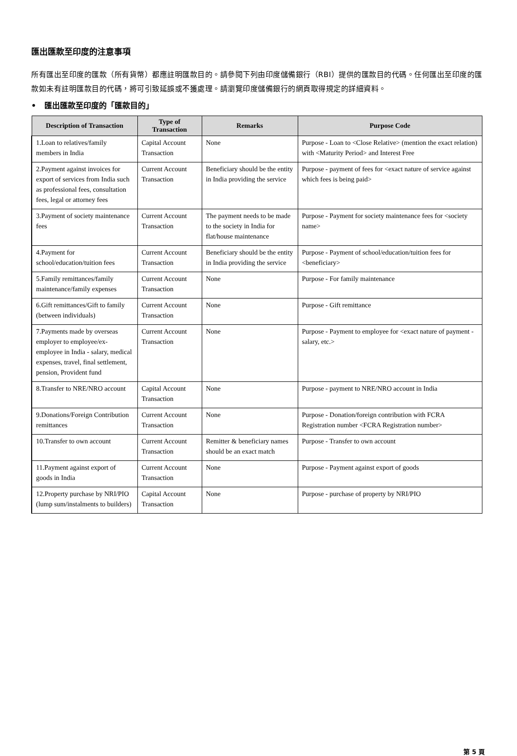匯出匯款至印度的注意事項
所有匯出至印度的匯款（所有貨幣）都應註明匯款目的。請參閱下列由印度儲備銀行（RBI）提供的匯款目的代碼。任何匯出至印度的匯款如未有註明匯款目的代碼，將可引致延誤或不獲處理。請瀏覽印度儲備銀行的網頁取得規定的詳細資料。
• 匯出匯款至印度的「匯款目的」
| Description of Transaction | Type of Transaction | Remarks | Purpose Code |
| --- | --- | --- | --- |
| 1.Loan to relatives/family members in India | Capital Account Transaction | None | Purpose - Loan to <Close Relative> (mention the exact relation) with <Maturity Period> and Interest Free |
| 2.Payment against invoices for export of services from India such as professional fees, consultation fees, legal or attorney fees | Current Account Transaction | Beneficiary should be the entity in India providing the service | Purpose - payment of fees for <exact nature of service against which fees is being paid> |
| 3.Payment of society maintenance fees | Current Account Transaction | The payment needs to be made to the society in India for flat/house maintenance | Purpose - Payment for society maintenance fees for <society name> |
| 4.Payment for school/education/tuition fees | Current Account Transaction | Beneficiary should be the entity in India providing the service | Purpose - Payment of school/education/tuition fees for <beneficiary> |
| 5.Family remittances/family maintenance/family expenses | Current Account Transaction | None | Purpose - For family maintenance |
| 6.Gift remittances/Gift to family (between individuals) | Current Account Transaction | None | Purpose - Gift remittance |
| 7.Payments made by overseas employer to employee/ex-employee in India - salary, medical expenses, travel, final settlement, pension, Provident fund | Current Account Transaction | None | Purpose - Payment to employee for <exact nature of payment - salary, etc.> |
| 8.Transfer to NRE/NRO account | Capital Account Transaction | None | Purpose - payment to NRE/NRO account in India |
| 9.Donations/Foreign Contribution remittances | Current Account Transaction | None | Purpose - Donation/foreign contribution with FCRA Registration number <FCRA Registration number> |
| 10.Transfer to own account | Current Account Transaction | Remitter & beneficiary names should be an exact match | Purpose - Transfer to own account |
| 11.Payment against export of goods in India | Current Account Transaction | None | Purpose - Payment against export of goods |
| 12.Property purchase by NRI/PIO (lump sum/instalments to builders) | Capital Account Transaction | None | Purpose - purchase of property by NRI/PIO |
第 5 頁